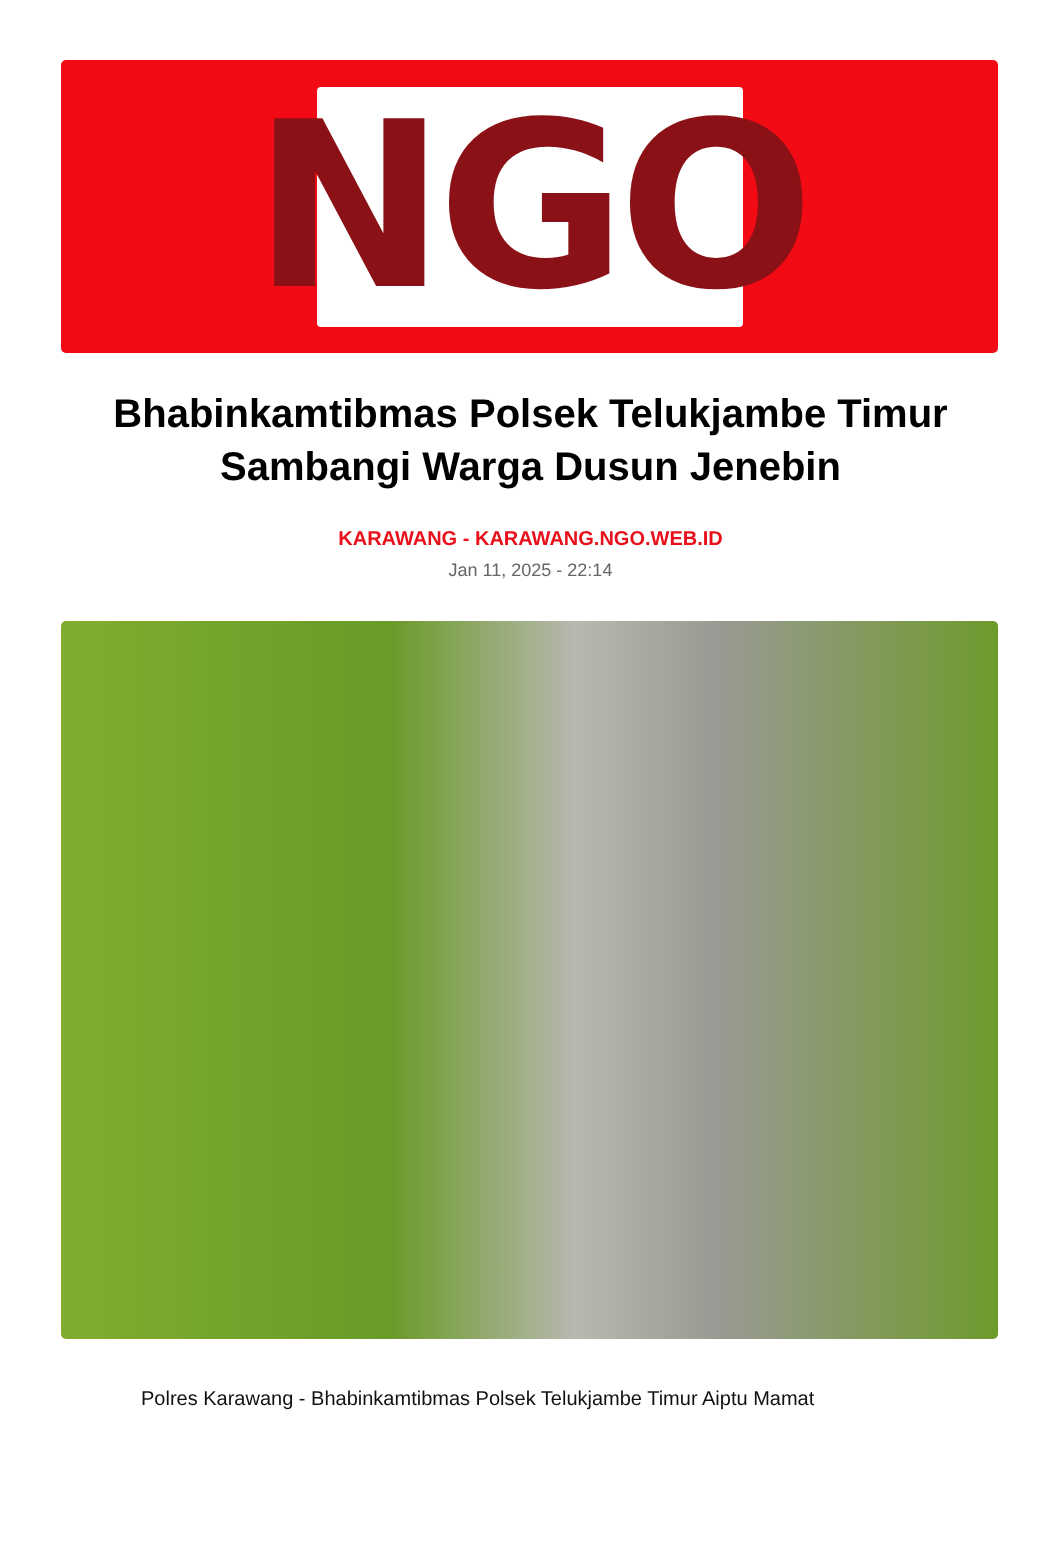NGO
Bhabinkamtibmas Polsek Telukjambe Timur Sambangi Warga Dusun Jenebin
KARAWANG - KARAWANG.NGO.WEB.ID
Jan 11, 2025 - 22:14
Polres Karawang - Bhabinkamtibmas Polsek Telukjambe Timur Aiptu Mamat